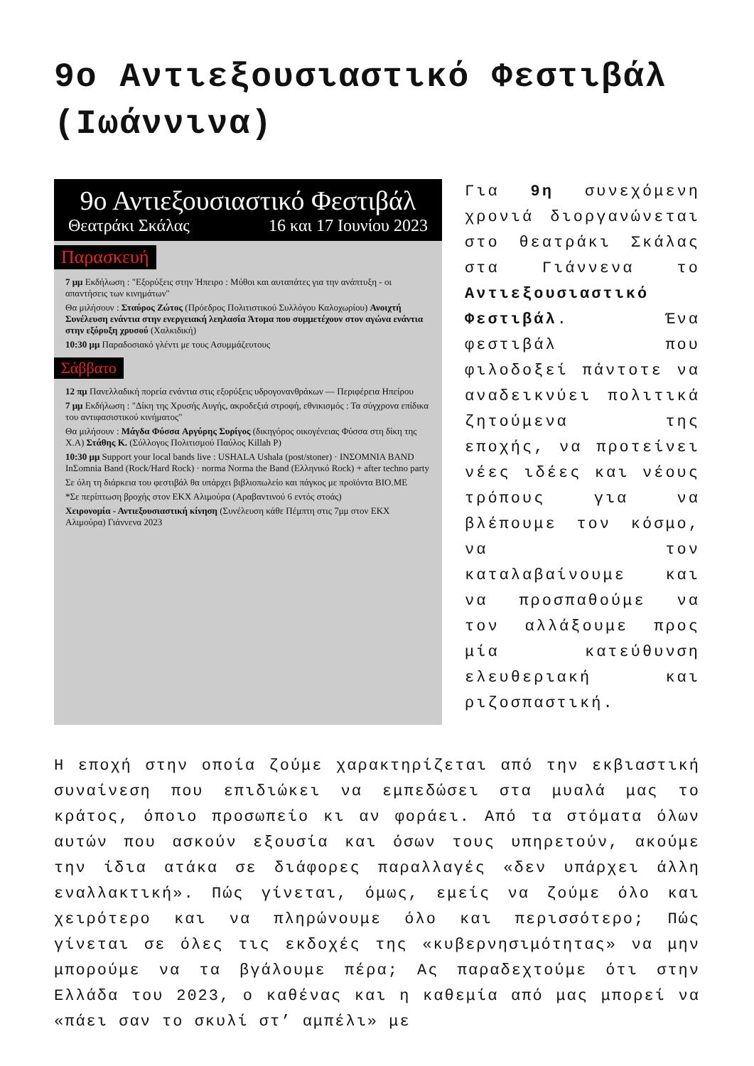9ο Αντιεξουσιαστικό Φεστιβάλ (Ιωάννινα)
9ο Αντιεξουσιαστικό Φεστιβάλ
Θεατράκι Σκάλας 16 και 17 Ιουνίου 2023
Παρασκευή
7 μμ Εκδήλωση : "Εξορύξεις στην Ήπειρο : Μύθοι και αυταπάτες για την ανάπτυξη - οι απαντήσεις των κινημάτων"
Θα μιλήσουν : Σταύρος Ζώτος (Πρόεδρος Πολιτιστικού Συλλόγου Καλοχωρίου) Ανοιχτή Συνέλευση ενάντια στην ενεργειακή λεηλασία Άτομα που συμμετέχουν στον αγώνα ενάντια στην εξόρυξη χρυσού (Χαλκιδική)
10:30 μμ Παραδοσιακό γλέντι με τους Ασυμμάζευτους
Σάββατο
12 πμ Πανελλαδική πορεία ενάντια στις εξορύξεις υδρογονανθράκων — Περιφέρεια Ηπείρου
7 μμ Εκδήλωση : "Δίκη της Χρυσής Αυγής, ακροδεξιά στροφή, εθνικισμός : Τα σύγχρονα επίδικα του αντιφασιστικού κινήματος"
Θα μιλήσουν : Μάγδα Φύσσα Αργύρης Συρίγος (δικηγόρος οικογένειας Φύσσα στη δίκη της Χ.Α) Στάθης Κ. (Σύλλογος Πολιτισμού Παύλος Killah P)
10:30 μμ Support your local bands live : USHALA Ushala (post/stoner) · INΣOMNIA BAND InΣomnia Band (Rock/Hard Rock) · norma Norma the Band (Ελληνικό Rock) + after techno party
Σε όλη τη διάρκεια του φεστιβάλ θα υπάρχει βιβλιοπωλείο και πάγκος με προϊόντα BIO.ME
*Σε περίπτωση βροχής στον ΕΚΧ Αλιμούρα (Αραβαντινού 6 εντός στοάς)
Χειρονομία - Αντιεξουσιαστική κίνηση (Συνέλευση κάθε Πέμπτη στις 7μμ στον ΕΚΧ Αλιμούρα) Γιάννενα 2023
Για 9η συνεχόμενη χρονιά διοργανώνεται στο θεατράκι Σκάλας στα Γιάννενα το Αντιεξουσιαστικό Φεστιβάλ. Ένα φεστιβάλ που φιλοδοξεί πάντοτε να αναδεικνύει πολιτικά ζητούμενα της εποχής, να προτείνει νέες ιδέες και νέους τρόπους για να βλέπουμε τον κόσμο, να τον καταλαβαίνουμε και να προσπαθούμε να τον αλλάξουμε προς μία κατεύθυνση ελευθεριακή και ριζοσπαστική.
Η εποχή στην οποία ζούμε χαρακτηρίζεται από την εκβιαστική συναίνεση που επιδιώκει να εμπεδώσει στα μυαλά μας το κράτος, όποιο προσωπείο κι αν φοράει. Από τα στόματα όλων αυτών που ασκούν εξουσία και όσων τους υπηρετούν, ακούμε την ίδια ατάκα σε διάφορες παραλλαγές «δεν υπάρχει άλλη εναλλακτική». Πώς γίνεται, όμως, εμείς να ζούμε όλο και χειρότερο και να πληρώνουμε όλο και περισσότερο; Πώς γίνεται σε όλες τις εκδοχές της «κυβερνησιμότητας» να μην μπορούμε να τα βγάλουμε πέρα; Ας παραδεχτούμε ότι στην Ελλάδα του 2023, ο καθένας και η καθεμία από μας μπορεί να «πάει σαν το σκυλί στ’ αμπέλι» με